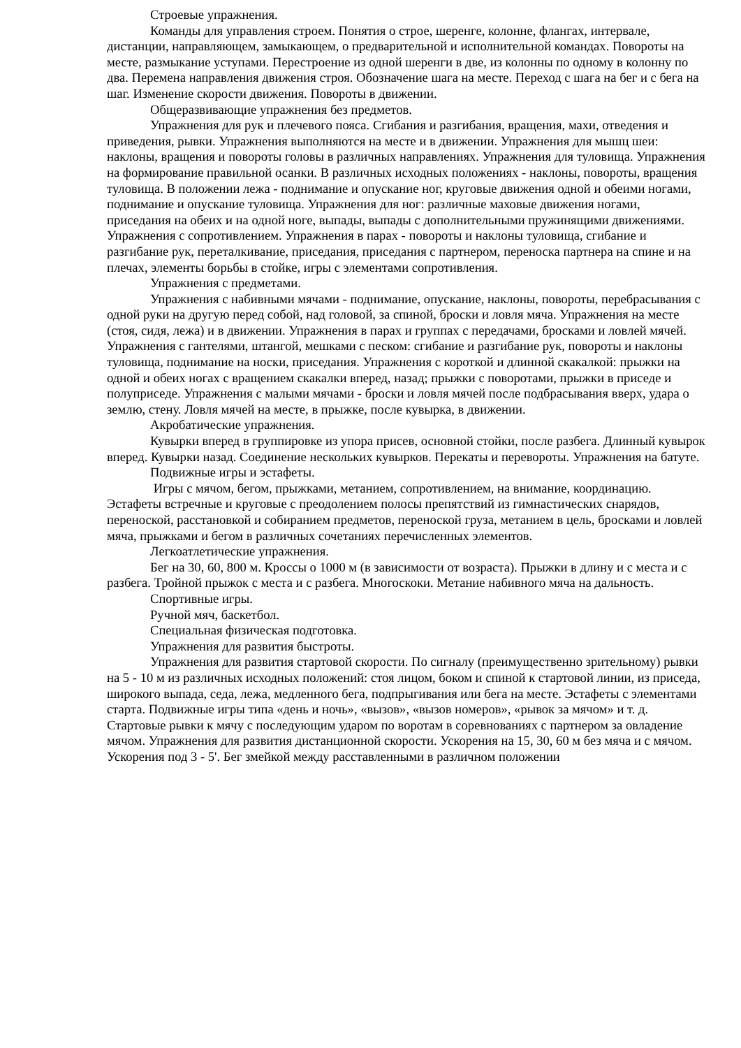Строевые упражнения.
Команды для управления строем. Понятия о строе, шеренге, колонне, флангах, интервале, дистанции, направляющем, замыкающем, о предварительной и исполнительной командах. Повороты на месте, размыкание уступами. Перестроение из одной шеренги в две, из колонны по одному в колонну по два. Перемена направления движения строя. Обозначение шага на месте. Переход с шага на бег и с бега на шаг. Изменение скорости движения. Повороты в движении.
Общеразвивающие упражнения без предметов.
Упражнения для рук и плечевого пояса. Сгибания и разгибания, вращения, махи, отведения и приведения, рывки. Упражнения выполняются на месте и в движении. Упражнения для мышц шеи: наклоны, вращения и повороты головы в различных направлениях. Упражнения для туловища. Упражнения на формирование правильной осанки. В различных исходных положениях - наклоны, повороты, вращения туловища. В положении лежа - поднимание и опускание ног, круговые движения одной и обеими ногами, поднимание и опускание туловища. Упражнения для ног: различные маховые движения ногами, приседания на обеих и на одной ноге, выпады, выпады с дополнительными пружинящими движениями. Упражнения с сопротивлением. Упражнения в парах - повороты и наклоны туловища, сгибание и разгибание рук, переталкивание, приседания, приседания с партнером, переноска партнера на спине и на плечах, элементы борьбы в стойке, игры с элементами сопротивления.
Упражнения с предметами.
Упражнения с набивными мячами - поднимание, опускание, наклоны, повороты, перебрасывания с одной руки на другую перед собой, над головой, за спиной, броски и ловля мяча. Упражнения на месте (стоя, сидя, лежа) и в движении. Упражнения в парах и группах с передачами, бросками и ловлей мячей. Упражнения с гантелями, штангой, мешками с песком: сгибание и разгибание рук, повороты и наклоны туловища, поднимание на носки, приседания. Упражнения с короткой и длинной скакалкой: прыжки на одной и обеих ногах с вращением скакалки вперед, назад; прыжки с поворотами, прыжки в приседе и полуприседе. Упражнения с малыми мячами - броски и ловля мячей после подбрасывания вверх, удара о землю, стену. Ловля мячей на месте, в прыжке, после кувырка, в движении.
Акробатические упражнения.
Кувырки вперед в группировке из упора присев, основной стойки, после разбега. Длинный кувырок вперед. Кувырки назад. Соединение нескольких кувырков. Перекаты и перевороты. Упражнения на батуте.
Подвижные игры и эстафеты.
Игры с мячом, бегом, прыжками, метанием, сопротивлением, на внимание, координацию. Эстафеты встречные и круговые с преодолением полосы препятствий из гимнастических снарядов, переноской, расстановкой и собиранием предметов, переноской груза, метанием в цель, бросками и ловлей мяча, прыжками и бегом в различных сочетаниях перечисленных элементов.
Легкоатлетические упражнения.
Бег на 30, 60, 800 м. Кроссы о 1000 м (в зависимости от возраста). Прыжки в длину и с места и с разбега. Тройной прыжок с места и с разбега. Многоскоки. Метание набивного мяча на дальность.
Спортивные игры.
Ручной мяч, баскетбол.
Специальная физическая подготовка.
Упражнения для развития быстроты.
Упражнения для развития стартовой скорости. По сигналу (преимущественно зрительному) рывки на 5 - 10 м из различных исходных положений: стоя лицом, боком и спиной к стартовой линии, из приседа, широкого выпада, седа, лежа, медленного бега, подпрыгивания или бега на месте. Эстафеты с элементами старта. Подвижные игры типа «день и ночь», «вызов», «вызов номеров», «рывок за мячом» и т. д. Стартовые рывки к мячу с последующим ударом по воротам в соревнованиях с партнером за овладение мячом. Упражнения для развития дистанционной скорости. Ускорения на 15, 30, 60 м без мяча и с мячом. Ускорения под 3 - 5'. Бег змейкой между расставленными в различном положении